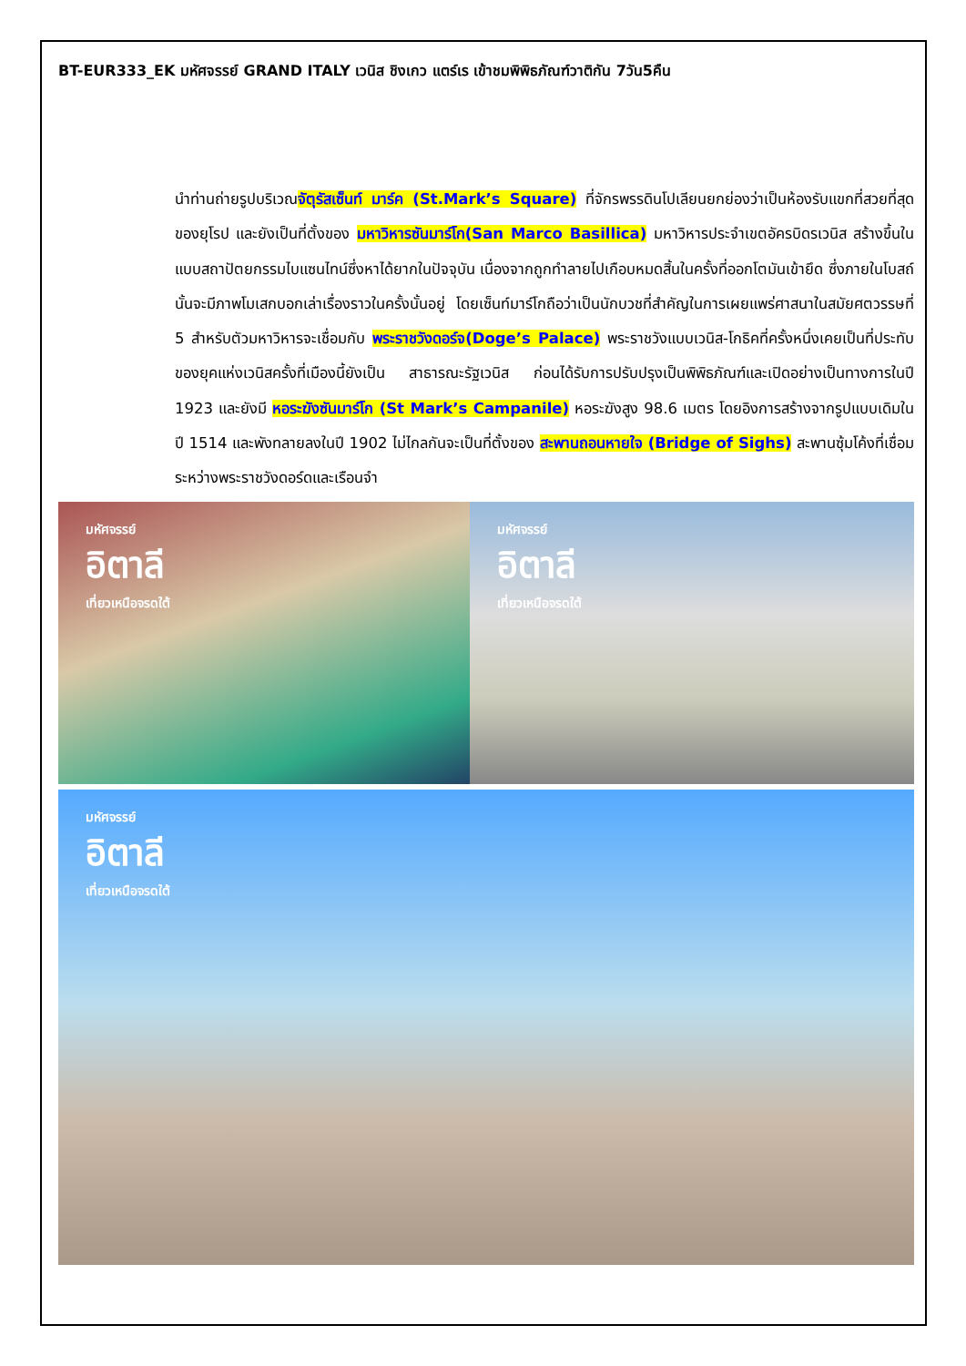BT-EUR333_EK มหัศจรรย์ GRAND ITALY เวนิส ชิงเกว แตร์เร เข้าชมพิพิธภัณฑ์วาติกัน 7วัน5คืน
นำท่านถ่ายรูปบริเวณจัตุรัสเซ็นท์ มาร์ค (St.Mark’s Square) ที่จักรพรรดินโปเลียนยกย่องว่าเป็นห้องรับแขกที่สวยที่สุดของยุโรป และยังเป็นที่ตั้งของ มหาวิหารซันมาร์โก(San Marco Basillica) มหาวิหารประจำเขตอัครบิดรเวนิส สร้างขึ้นในแบบสถาปัตยกรรมไบแซนไทน์ซึ่งหาได้ยากในปัจจุบัน เนื่องจากถูกทำลายไปเกือบหมดสิ้นในครั้งที่ออกโตมันเข้ายึด ซึ่งภายในโบสถ์นั้นจะมีภาพโมเสกบอกเล่าเรื่องราวในครั้งนั้นอยู่ โดยเซ็นท์มาร์โกถือว่าเป็นนักบวชที่สำคัญในการเผยแพร่ศาสนาในสมัยศตวรรษที่ 5 สำหรับตัวมหาวิหารจะเชื่อมกับ พระราชวังดอร์จ(Doge’s Palace) พระราชวังแบบเวนิส-โกธิคที่ครั้งหนึ่งเคยเป็นที่ประทับของยุคแห่งเวนิสครั้งที่เมืองนี้ยังเป็น สาธารณะรัฐเวนิส ก่อนได้รับการปรับปรุงเป็นพิพิธภัณฑ์และเปิดอย่างเป็นทางการในปี 1923 และยังมี หอระฆังซันมาร์โก (St Mark’s Campanile) หอระฆังสูง 98.6 เมตร โดยอิงการสร้างจากรูปแบบเดิมในปี 1514 และพังทลายลงในปี 1902 ไม่ไกลกันจะเป็นที่ตั้งของ สะพานถอนหายใจ (Bridge of Sighs) สะพานซุ้มโค้งที่เชื่อมระหว่างพระราชวังดอร์ดและเรือนจำ
มหัศจรรย์
อิตาลี
เที่ยวเหนือจรดใต้
มหัศจรรย์
อิตาลี
เที่ยวเหนือจรดใต้
มหัศจรรย์
อิตาลี
เที่ยวเหนือจรดใต้